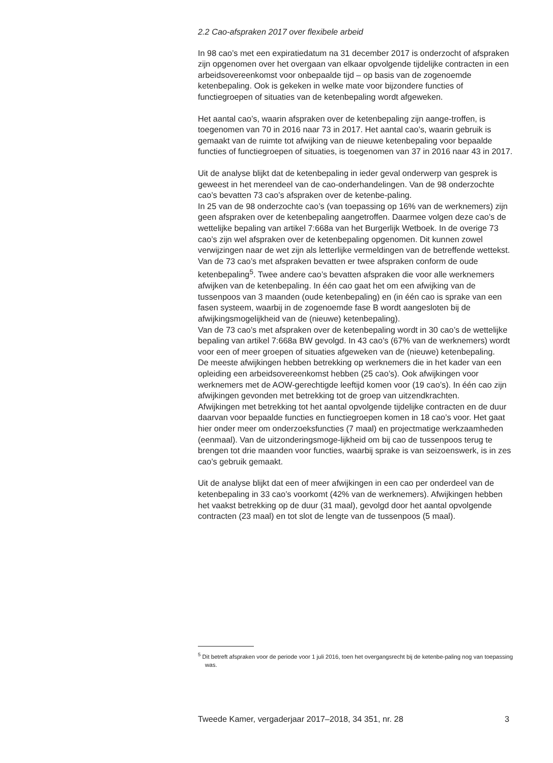2.2 Cao-afspraken 2017 over flexibele arbeid
In 98 cao’s met een expiratiedatum na 31 december 2017 is onderzocht of afspraken zijn opgenomen over het overgaan van elkaar opvolgende tijdelijke contracten in een arbeidsovereenkomst voor onbepaalde tijd – op basis van de zogenoemde ketenbepaling. Ook is gekeken in welke mate voor bijzondere functies of functiegroepen of situaties van de ketenbepaling wordt afgeweken.
Het aantal cao’s, waarin afspraken over de ketenbepaling zijn aange-troffen, is toegenomen van 70 in 2016 naar 73 in 2017. Het aantal cao’s, waarin gebruik is gemaakt van de ruimte tot afwijking van de nieuwe ketenbepaling voor bepaalde functies of functiegroepen of situaties, is toegenomen van 37 in 2016 naar 43 in 2017.
Uit de analyse blijkt dat de ketenbepaling in ieder geval onderwerp van gesprek is geweest in het merendeel van de cao-onderhandelingen. Van de 98 onderzochte cao’s bevatten 73 cao’s afspraken over de ketenbe-paling.
In 25 van de 98 onderzochte cao’s (van toepassing op 16% van de werknemers) zijn geen afspraken over de ketenbepaling aangetroffen. Daarmee volgen deze cao’s de wettelijke bepaling van artikel 7:668a van het Burgerlijk Wetboek. In de overige 73 cao’s zijn wel afspraken over de ketenbepaling opgenomen. Dit kunnen zowel verwijzingen naar de wet zijn als letterlijke vermeldingen van de betreffende wettekst. Van de 73 cao’s met afspraken bevatten er twee afspraken conform de oude ketenbepaling<sup>5</sup>. Twee andere cao’s bevatten afspraken die voor alle werknemers afwijken van de ketenbepaling. In één cao gaat het om een afwijking van de tussenpoos van 3 maanden (oude ketenbepaling) en (in één cao is sprake van een fasen systeem, waarbij in de zogenoemde fase B wordt aangesloten bij de afwijkingsmogelijkheid van de (nieuwe) ketenbepaling).
Van de 73 cao’s met afspraken over de ketenbepaling wordt in 30 cao’s de wettelijke bepaling van artikel 7:668a BW gevolgd. In 43 cao’s (67% van de werknemers) wordt voor een of meer groepen of situaties afgeweken van de (nieuwe) ketenbepaling.
De meeste afwijkingen hebben betrekking op werknemers die in het kader van een opleiding een arbeidsovereenkomst hebben (25 cao’s). Ook afwijkingen voor werknemers met de AOW-gerechtigde leeftijd komen voor (19 cao’s). In één cao zijn afwijkingen gevonden met betrekking tot de groep van uitzendkrachten.
Afwijkingen met betrekking tot het aantal opvolgende tijdelijke contracten en de duur daarvan voor bepaalde functies en functiegroepen komen in 18 cao’s voor. Het gaat hier onder meer om onderzoeksfuncties (7 maal) en projectmatige werkzaamheden (eenmaal). Van de uitzonderingsmoge-lijkheid om bij cao de tussenpoos terug te brengen tot drie maanden voor functies, waarbij sprake is van seizoenswerk, is in zes cao’s gebruik gemaakt.
Uit de analyse blijkt dat een of meer afwijkingen in een cao per onderdeel van de ketenbepaling in 33 cao’s voorkomt (42% van de werknemers). Afwijkingen hebben het vaakst betrekking op de duur (31 maal), gevolgd door het aantal opvolgende contracten (23 maal) en tot slot de lengte van de tussenpoos (5 maal).
<sup>5</sup> Dit betreft afspraken voor de periode voor 1 juli 2016, toen het overgangsrecht bij de ketenbe-paling nog van toepassing was.
Tweede Kamer, vergaderjaar 2017–2018, 34 351, nr. 28 3